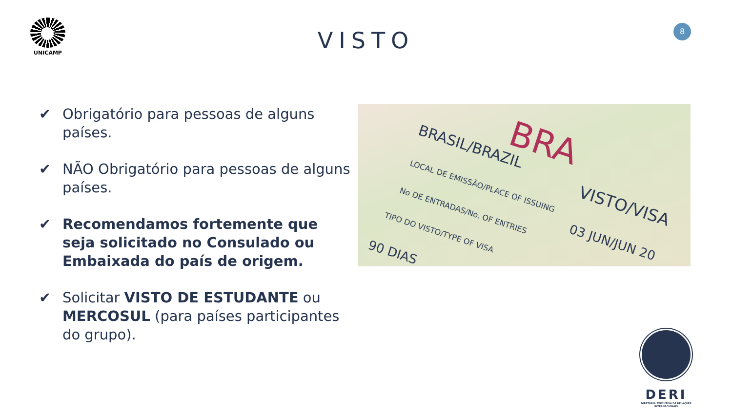UNICAMP
VISTO 8
✔ Obrigatório para pessoas de alguns países.
✔ NÃO Obrigatório para pessoas de alguns países.
✔ Recomendamos fortemente que seja solicitado no Consulado ou Embaixada do país de origem.
✔ Solicitar VISTO DE ESTUDANTE ou MERCOSUL (para países participantes do grupo).
BRASIL/BRAZIL BRA
LOCAL DE EMISSÃO/PLACE OF ISSUING
No DE ENTRADAS/No. OF ENTRIES
TIPO DO VISTO/TYPE OF VISA
90 DIAS
VISTO/VISA
03 JUN/JUN 20
DERI
DIRETORIA EXECUTIVA DE RELAÇÕES INTERNACIONAIS